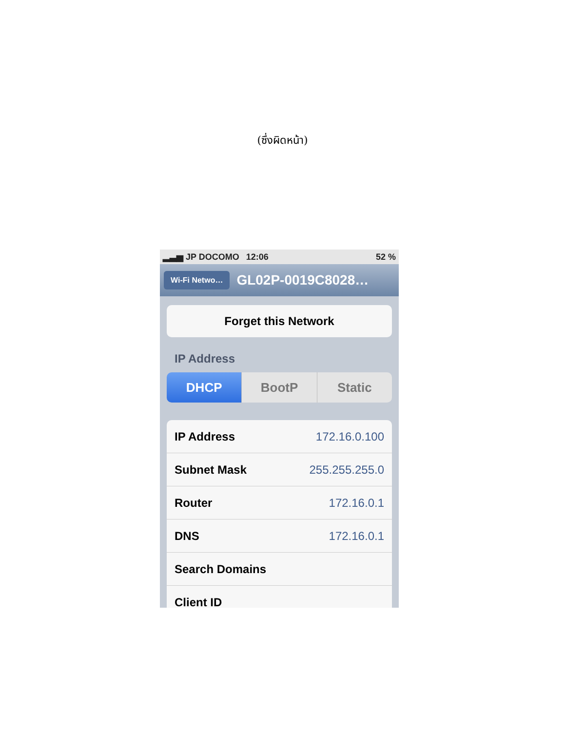(ซึ่งผิดหน้า)
▂▃▅ JP DOCOMO 12:06 52 %
Wi-Fi Netwo…
GL02P-0019C8028…
Forget this Network
IP Address
DHCP BootP Static
IP Address 172.16.0.100
Subnet Mask 255.255.255.0
Router 172.16.0.1
DNS 172.16.0.1
Search Domains
Client ID